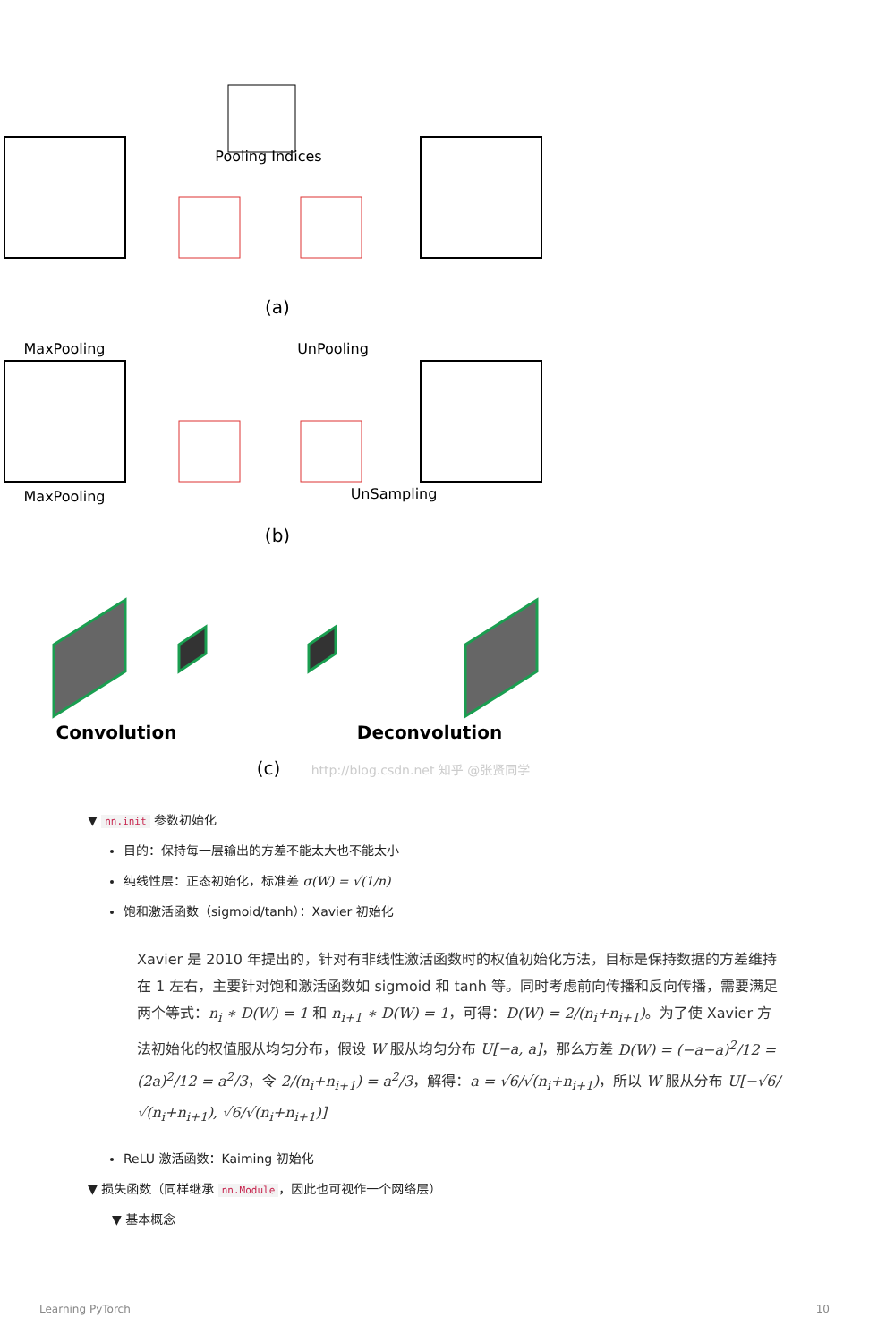MaxPooling
UnPooling
Pooling Indices
(a)
MaxPooling
UnSampling
(b)
Convolution
Deconvolution
(c)
http://blog.csdn.net 知乎 @张贤同学
▼ nn.init 参数初始化
目的：保持每一层输出的方差不能太大也不能太小
纯线性层：正态初始化，标准差 σ(W) = √(1/n)
饱和激活函数（sigmoid/tanh）：Xavier 初始化
Xavier 是 2010 年提出的，针对有非线性激活函数时的权值初始化方法，目标是保持数据的方差维持在 1 左右，主要针对饱和激活函数如 sigmoid 和 tanh 等。同时考虑前向传播和反向传播，需要满足两个等式：n<sub>i</sub> ∗ D(W) = 1 和 n<sub>i+1</sub> ∗ D(W) = 1，可得：D(W) = 2/(n<sub>i</sub>+n<sub>i+1</sub>)。为了使 Xavier 方法初始化的权值服从均匀分布，假设 W 服从均匀分布 U[−a, a]，那么方差 D(W) = (−a−a)<sup>2</sup>/12 = (2a)<sup>2</sup>/12 = a<sup>2</sup>/3，令 2/(n<sub>i</sub>+n<sub>i+1</sub>) = a<sup>2</sup>/3，解得：a = √6/√(n<sub>i</sub>+n<sub>i+1</sub>)，所以 W 服从分布 U[−√6/√(n<sub>i</sub>+n<sub>i+1</sub>), √6/√(n<sub>i</sub>+n<sub>i+1</sub>)]
ReLU 激活函数：Kaiming 初始化
▼ 损失函数（同样继承 nn.Module ，因此也可视作一个网络层）
▼ 基本概念
Learning PyTorch 10